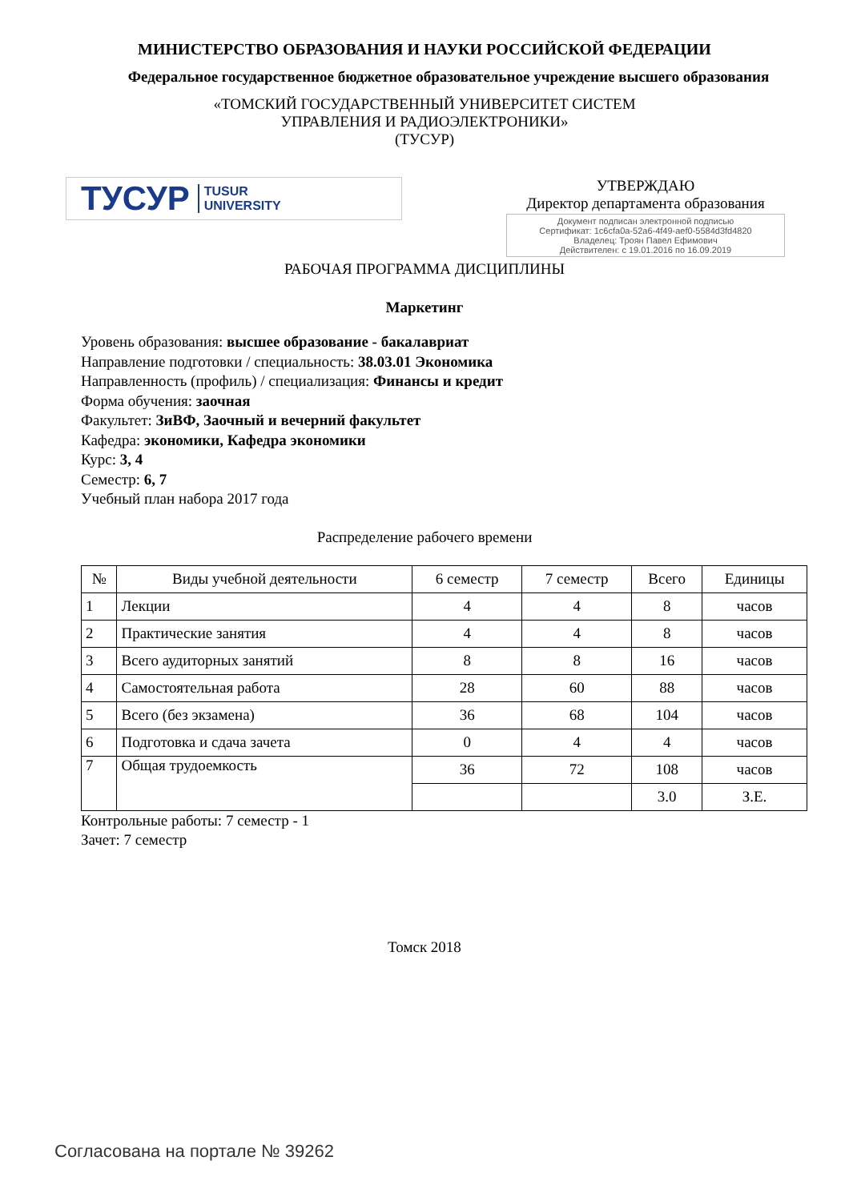МИНИСТЕРСТВО ОБРАЗОВАНИЯ И НАУКИ РОССИЙСКОЙ ФЕДЕРАЦИИ
Федеральное государственное бюджетное образовательное учреждение высшего образования
«ТОМСКИЙ ГОСУДАРСТВЕННЫЙ УНИВЕРСИТЕТ СИСТЕМ
УПРАВЛЕНИЯ И РАДИОЭЛЕКТРОНИКИ»
(ТУСУР)
ТУСУР TUSUR
UNIVERSITY
УТВЕРЖДАЮ
Директор департамента образования
Документ подписан электронной подписью
Сертификат: 1c6cfa0a-52a6-4f49-aef0-5584d3fd4820
Владелец: Троян Павел Ефимович
Действителен: с 19.01.2016 по 16.09.2019
РАБОЧАЯ ПРОГРАММА ДИСЦИПЛИНЫ
Маркетинг
Уровень образования: высшее образование - бакалавриат
Направление подготовки / специальность: 38.03.01 Экономика
Направленность (профиль) / специализация: Финансы и кредит
Форма обучения: заочная
Факультет: ЗиВФ, Заочный и вечерний факультет
Кафедра: экономики, Кафедра экономики
Курс: 3, 4
Семестр: 6, 7
Учебный план набора 2017 года
Распределение рабочего времени
| № | Виды учебной деятельности | 6 семестр | 7 семестр | Всего | Единицы |
| --- | --- | --- | --- | --- | --- |
| 1 | Лекции | 4 | 4 | 8 | часов |
| 2 | Практические занятия | 4 | 4 | 8 | часов |
| 3 | Всего аудиторных занятий | 8 | 8 | 16 | часов |
| 4 | Самостоятельная работа | 28 | 60 | 88 | часов |
| 5 | Всего (без экзамена) | 36 | 68 | 104 | часов |
| 6 | Подготовка и сдача зачета | 0 | 4 | 4 | часов |
| 7 | Общая трудоемкость | 36 | 72 | 108 | часов |
| | | | | 3.0 | З.Е. |
Контрольные работы: 7 семестр - 1
Зачет: 7 семестр
Томск 2018
Согласована на портале № 39262